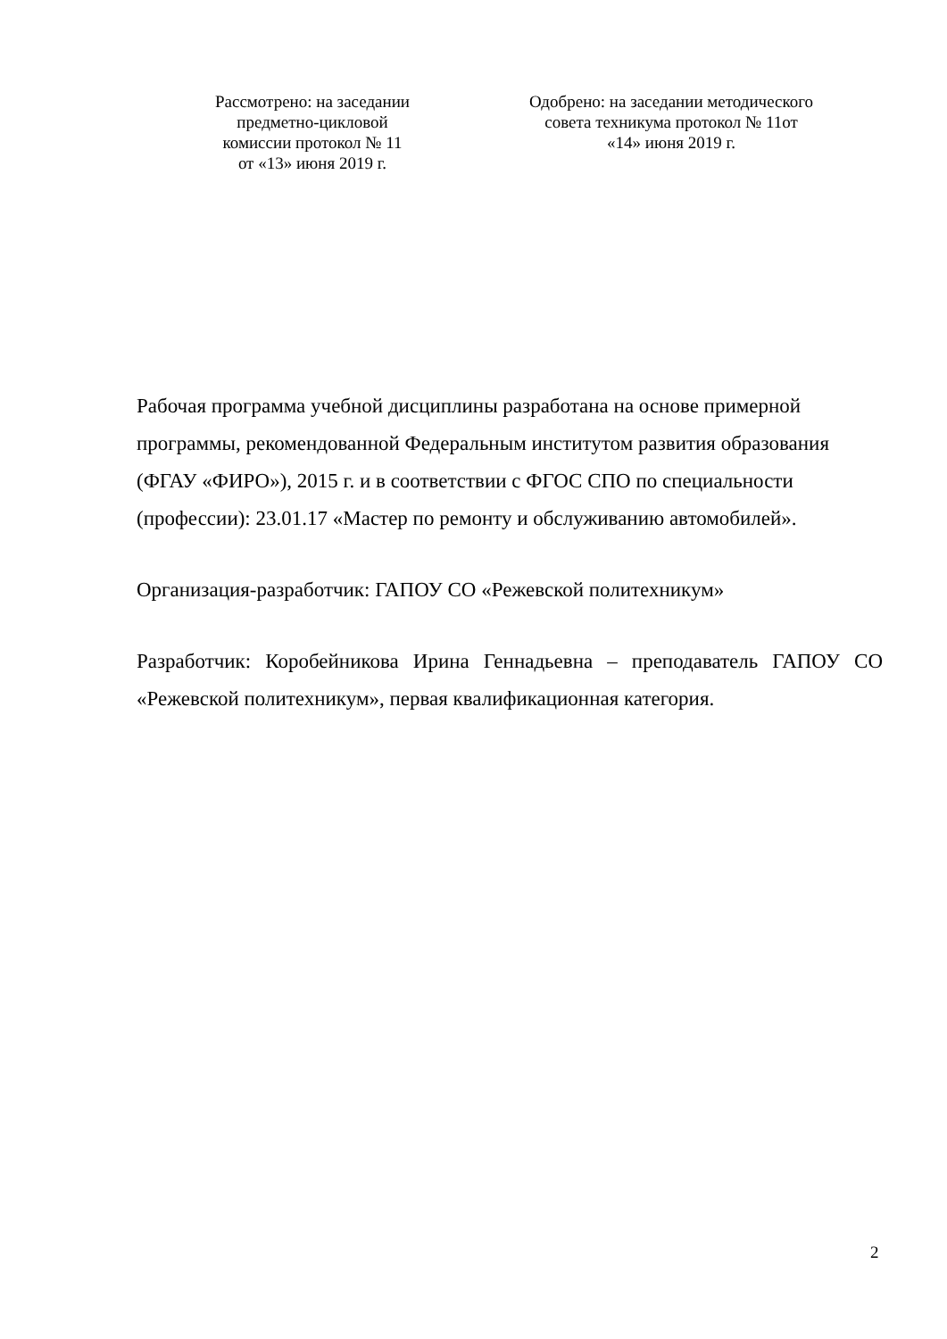Рассмотрено: на заседании
предметно-цикловой
комиссии протокол № 11
от «13» июня 2019 г.
Одобрено: на заседании методического
совета техникума протокол № 11от
«14» июня 2019 г.
Рабочая программа учебной дисциплины разработана на основе примерной программы, рекомендованной Федеральным институтом развития образования (ФГАУ «ФИРО»), 2015 г. и в соответствии с ФГОС СПО по специальности (профессии): 23.01.17 «Мастер по ремонту и обслуживанию автомобилей».
Организация-разработчик: ГАПОУ СО «Режевской политехникум»
Разработчик: Коробейникова Ирина Геннадьевна – преподаватель ГАПОУ СО «Режевской политехникум», первая квалификационная категория.
2